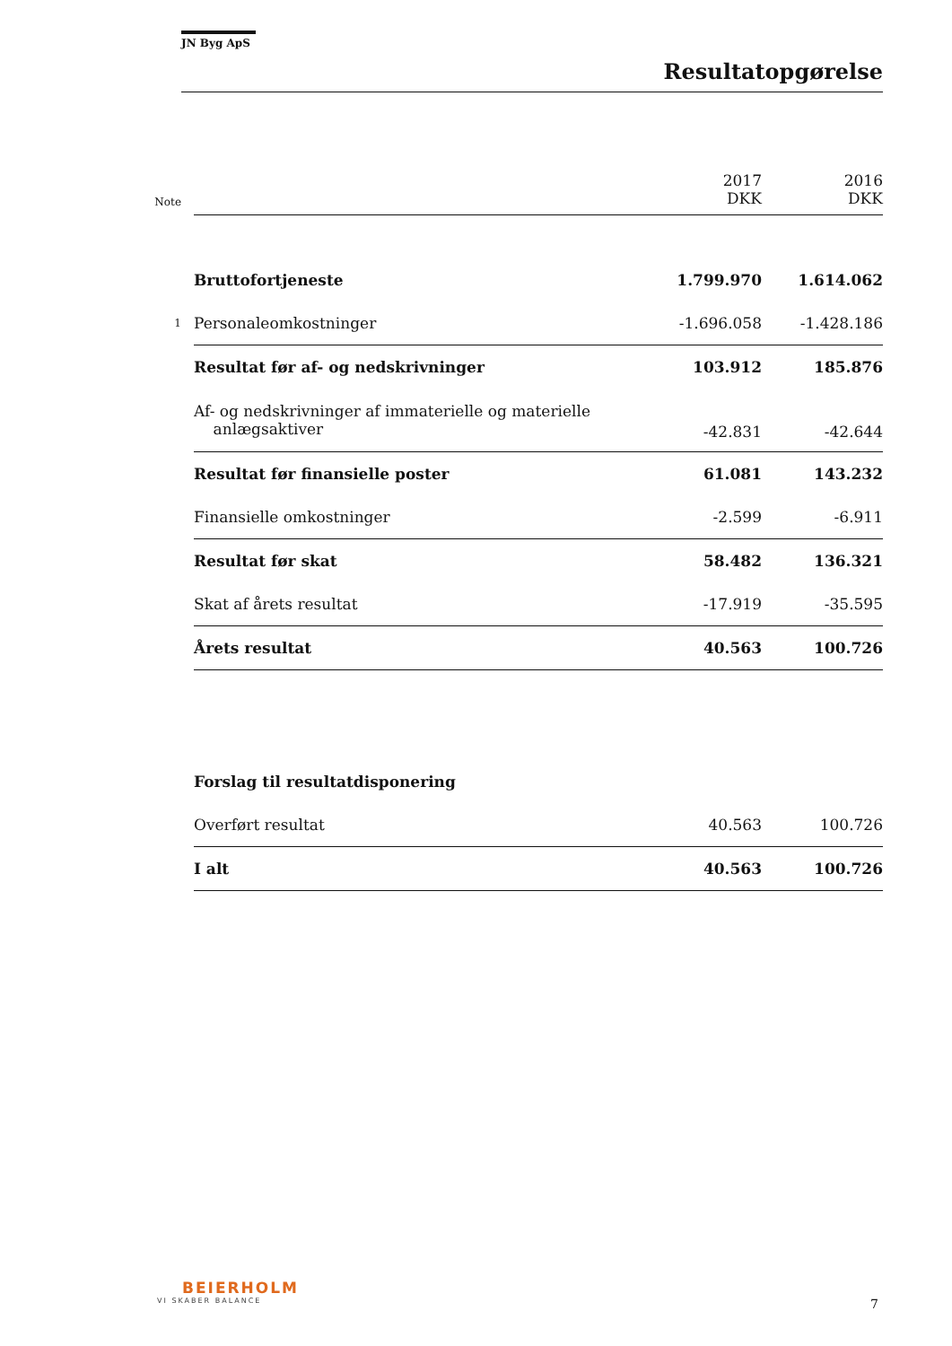JN Byg ApS
Resultatopgørelse
| Note | | 2017 DKK | 2016 DKK |
| | Bruttofortjeneste | 1.799.970 | 1.614.062 |
| 1 | Personaleomkostninger | -1.696.058 | -1.428.186 |
| | Resultat før af- og nedskrivninger | 103.912 | 185.876 |
| | Af- og nedskrivninger af immaterielle og materielle anlægsaktiver | -42.831 | -42.644 |
| | Resultat før finansielle poster | 61.081 | 143.232 |
| | Finansielle omkostninger | -2.599 | -6.911 |
| | Resultat før skat | 58.482 | 136.321 |
| | Skat af årets resultat | -17.919 | -35.595 |
| | Årets resultat | 40.563 | 100.726 |
| | Forslag til resultatdisponering | | |
| | Overført resultat | 40.563 | 100.726 |
| | I alt | 40.563 | 100.726 |
BEIERHOLM
VI SKABER BALANCE
7